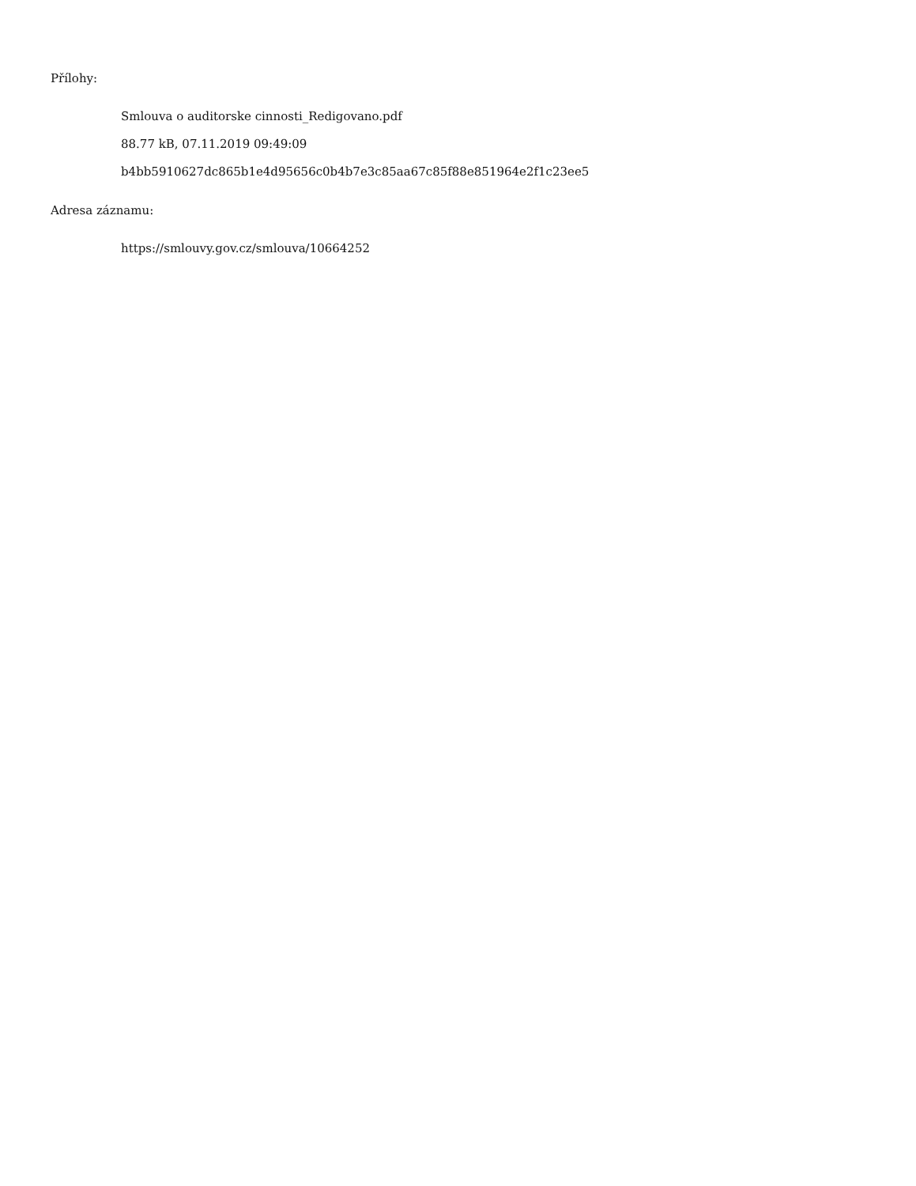Přílohy:
Smlouva o auditorske cinnosti_Redigovano.pdf
88.77 kB, 07.11.2019 09:49:09
b4bb5910627dc865b1e4d95656c0b4b7e3c85aa67c85f88e851964e2f1c23ee5
Adresa záznamu:
https://smlouvy.gov.cz/smlouva/10664252